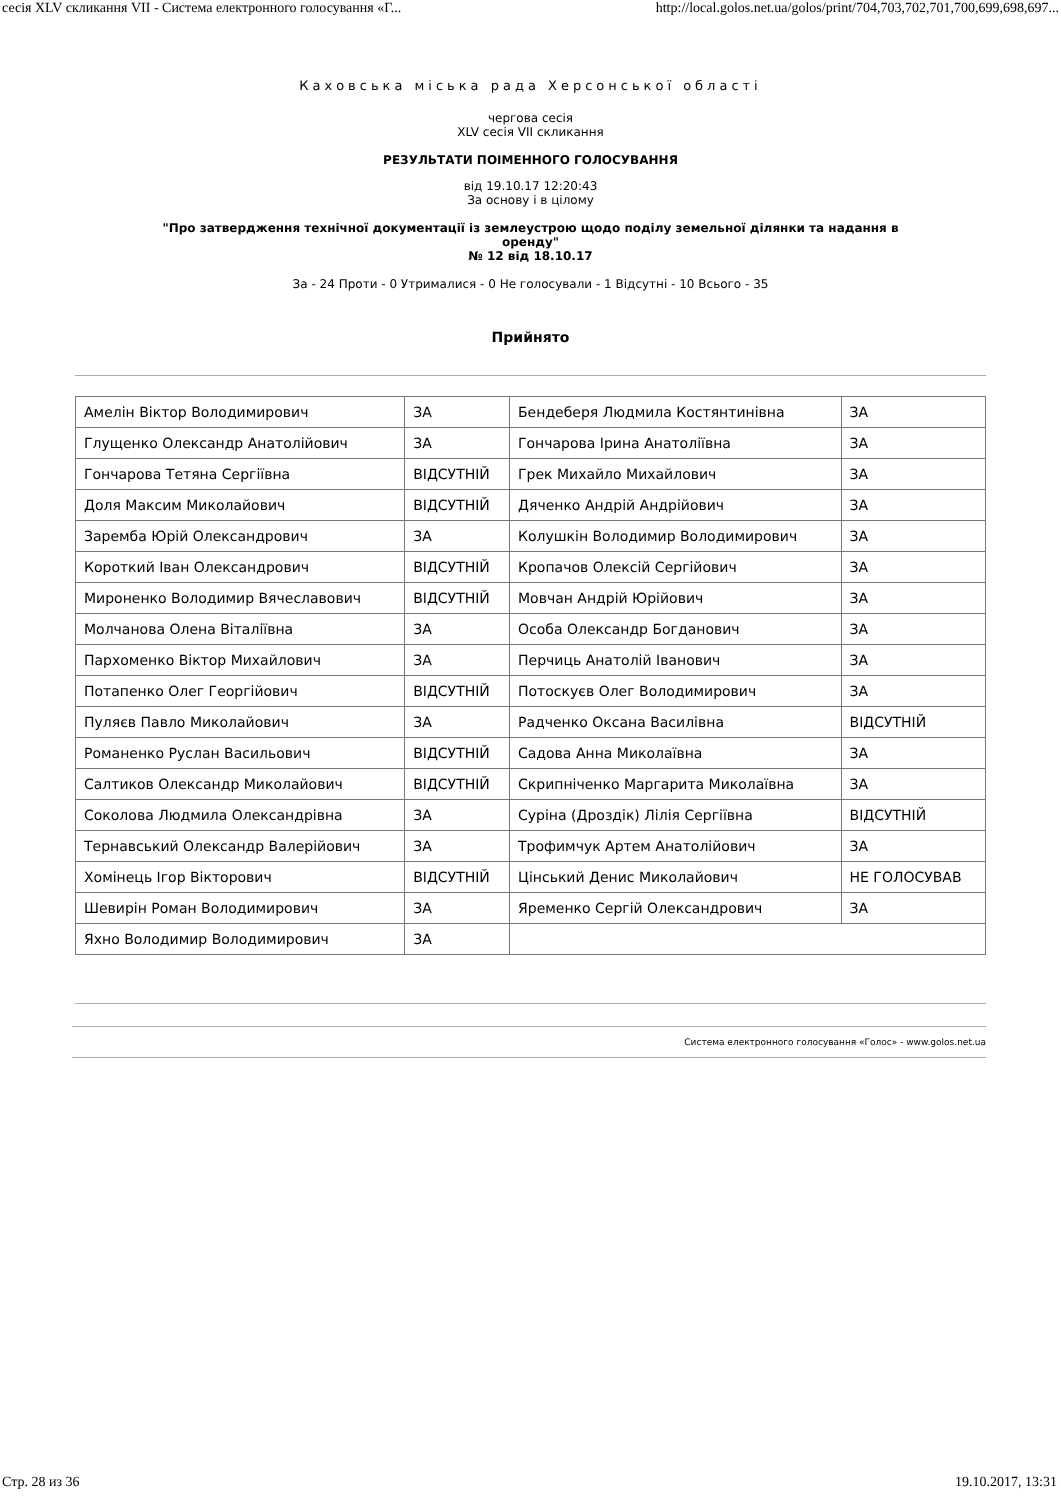сесія XLV скликання VII - Система електронного голосування «Г... http://local.golos.net.ua/golos/print/704,703,702,701,700,699,698,697...
Каховська міська рада Херсонської області
чергова сесія
XLV сесія VII скликання
РЕЗУЛЬТАТИ ПОІМЕННОГО ГОЛОСУВАННЯ
від 19.10.17 12:20:43
За основу і в цілому
"Про затвердження технічної документації із землеустрою щодо поділу земельної ділянки та надання в
оренду"
№ 12 від 18.10.17
За - 24 Проти - 0 Утрималися - 0 Не голосували - 1 Відсутні - 10 Всього - 35
Прийнято
| Амелін Віктор Володимирович | ЗА | Бендеберя Людмила Костянтинівна | ЗА |
| Глущенко Олександр Анатолійович | ЗА | Гончарова Ірина Анатоліївна | ЗА |
| Гончарова Тетяна Сергіївна | ВІДСУТНІЙ | Грек Михайло Михайлович | ЗА |
| Доля Максим Миколайович | ВІДСУТНІЙ | Дяченко Андрій Андрійович | ЗА |
| Заремба Юрій Олександрович | ЗА | Колушкін Володимир Володимирович | ЗА |
| Короткий Іван Олександрович | ВІДСУТНІЙ | Кропачов Олексій Сергійович | ЗА |
| Мироненко Володимир Вячеславович | ВІДСУТНІЙ | Мовчан Андрій Юрійович | ЗА |
| Молчанова Олена Віталіївна | ЗА | Особа Олександр Богданович | ЗА |
| Пархоменко Віктор Михайлович | ЗА | Перчиць Анатолій Іванович | ЗА |
| Потапенко Олег Георгійович | ВІДСУТНІЙ | Потоскуєв Олег Володимирович | ЗА |
| Пуляєв Павло Миколайович | ЗА | Радченко Оксана Василівна | ВІДСУТНІЙ |
| Романенко Руслан Васильович | ВІДСУТНІЙ | Садова Анна Миколаївна | ЗА |
| Салтиков Олександр Миколайович | ВІДСУТНІЙ | Скрипніченко Маргарита Миколаївна | ЗА |
| Соколова Людмила Олександрівна | ЗА | Суріна (Дроздік) Лілія Сергіївна | ВІДСУТНІЙ |
| Тернавський Олександр Валерійович | ЗА | Трофимчук Артем Анатолійович | ЗА |
| Хомінець Ігор Вікторович | ВІДСУТНІЙ | Цінський Денис Миколайович | НЕ ГОЛОСУВАВ |
| Шевирін Роман Володимирович | ЗА | Яременко Сергій Олександрович | ЗА |
| Яхно Володимир Володимирович | ЗА | | |
Система електронного голосування «Голос» - www.golos.net.ua
Стр. 28 из 36 19.10.2017, 13:31